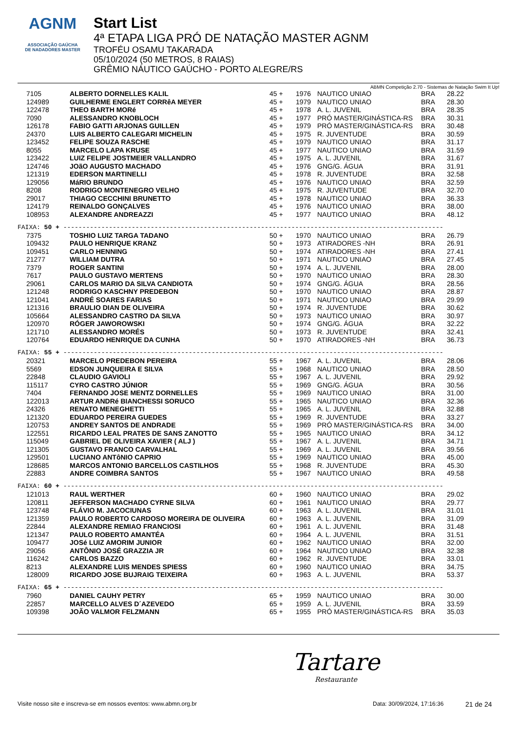AGNM
ASSOCIAÇÃO GAÚCHA
DE NADADORES MASTER
Start List
4ª ETAPA LIGA PRÓ DE NATAÇÃO MASTER AGNM
TROFÉU OSAMU TAKARADA
05/10/2024 (50 METROS, 8 RAIAS)
GRÊMIO NÁUTICO GAÚCHO - PORTO ALEGRE/RS
ABMN Competição 2.70 - Sistemas de Natação Swim It Up!
| 7105 | ALBERTO DORNELLES KALIL | 45 + | 1976 | NAUTICO UNIAO | BRA | 28.22 |
| 124989 | GUILHERME ENGLERT CORRêA MEYER | 45 + | 1979 | NAUTICO UNIAO | BRA | 28.30 |
| 122478 | THEO BARTH MORé | 45 + | 1978 | A. L. JUVENIL | BRA | 28.35 |
| 7090 | ALESSANDRO KNOBLOCH | 45 + | 1977 | PRÓ MASTER/GINÁSTICA-RS | BRA | 30.31 |
| 126178 | FABIO GATTI ARJONAS GUILLEN | 45 + | 1979 | PRÓ MASTER/GINÁSTICA-RS | BRA | 30.48 |
| 24370 | LUIS ALBERTO CALEGARI MICHELIN | 45 + | 1975 | R. JUVENTUDE | BRA | 30.59 |
| 123452 | FELIPE SOUZA RASCHE | 45 + | 1979 | NAUTICO UNIAO | BRA | 31.17 |
| 8055 | MARCELO LAPA KRUSE | 45 + | 1977 | NAUTICO UNIAO | BRA | 31.59 |
| 123422 | LUIZ FELIPE JOSTMEIER VALLANDRO | 45 + | 1975 | A. L. JUVENIL | BRA | 31.67 |
| 124746 | JOãO AUGUSTO MACHADO | 45 + | 1976 | GNG/G. ÁGUA | BRA | 31.91 |
| 121319 | EDERSON MARTINELLI | 45 + | 1978 | R. JUVENTUDE | BRA | 32.58 |
| 129056 | MáRIO BRUNDO | 45 + | 1976 | NAUTICO UNIAO | BRA | 32.59 |
| 8208 | RODRIGO MONTENEGRO VELHO | 45 + | 1975 | R. JUVENTUDE | BRA | 32.70 |
| 29017 | THIAGO CECCHINI BRUNETTO | 45 + | 1978 | NAUTICO UNIAO | BRA | 36.33 |
| 124179 | REINALDO GONÇALVES | 45 + | 1976 | NAUTICO UNIAO | BRA | 38.00 |
| 108953 | ALEXANDRE ANDREAZZI | 45 + | 1977 | NAUTICO UNIAO | BRA | 48.12 |
| FAIXA: 50 + ---------------------------------------------------------------------------------------------------- | | | | | | |
| 7375 | TOSHIO LUIZ TARGA TADANO | 50 + | 1970 | NAUTICO UNIAO | BRA | 26.79 |
| 109432 | PAULO HENRIQUE KRANZ | 50 + | 1973 | ATIRADORES -NH | BRA | 26.91 |
| 109451 | CARLO HENNING | 50 + | 1974 | ATIRADORES -NH | BRA | 27.41 |
| 21277 | WILLIAM DUTRA | 50 + | 1971 | NAUTICO UNIAO | BRA | 27.45 |
| 7379 | ROGER SANTINI | 50 + | 1974 | A. L. JUVENIL | BRA | 28.00 |
| 7617 | PAULO GUSTAVO MERTENS | 50 + | 1970 | NAUTICO UNIAO | BRA | 28.30 |
| 29061 | CARLOS MARIO DA SILVA CANDIOTA | 50 + | 1974 | GNG/G. ÁGUA | BRA | 28.56 |
| 121248 | RODRIGO KASCHNY PREDEBON | 50 + | 1970 | NAUTICO UNIAO | BRA | 28.87 |
| 121041 | ANDRÉ SOARES FARIAS | 50 + | 1971 | NAUTICO UNIAO | BRA | 29.99 |
| 121316 | BRAULIO DIAN DE OLIVEIRA | 50 + | 1974 | R. JUVENTUDE | BRA | 30.62 |
| 105664 | ALESSANDRO CASTRO DA SILVA | 50 + | 1973 | NAUTICO UNIAO | BRA | 30.97 |
| 120970 | RÓGER JAWOROWSKI | 50 + | 1974 | GNG/G. ÁGUA | BRA | 32.22 |
| 121710 | ALESSANDRO MORÉS | 50 + | 1973 | R. JUVENTUDE | BRA | 32.41 |
| 120764 | EDUARDO HENRIQUE DA CUNHA | 50 + | 1970 | ATIRADORES -NH | BRA | 36.73 |
| FAIXA: 55 + ---------------------------------------------------------------------------------------------------- | | | | | | |
| 20321 | MARCELO PREDEBON PEREIRA | 55 + | 1967 | A. L. JUVENIL | BRA | 28.06 |
| 5569 | EDSON JUNQUEIRA E SILVA | 55 + | 1968 | NAUTICO UNIAO | BRA | 28.50 |
| 22848 | CLAUDIO GAVIOLI | 55 + | 1967 | A. L. JUVENIL | BRA | 29.92 |
| 115117 | CYRO CASTRO JÚNIOR | 55 + | 1969 | GNG/G. ÁGUA | BRA | 30.56 |
| 7404 | FERNANDO JOSE MENTZ DORNELLES | 55 + | 1969 | NAUTICO UNIAO | BRA | 31.00 |
| 122013 | ARTUR ANDRé BIANCHESSI SORUCO | 55 + | 1965 | NAUTICO UNIAO | BRA | 32.36 |
| 24326 | RENATO MENEGHETTI | 55 + | 1965 | A. L. JUVENIL | BRA | 32.88 |
| 121320 | EDUARDO PEREIRA GUEDES | 55 + | 1969 | R. JUVENTUDE | BRA | 33.27 |
| 120753 | ANDREY SANTOS DE ANDRADE | 55 + | 1969 | PRÓ MASTER/GINÁSTICA-RS | BRA | 34.00 |
| 122551 | RICARDO LEAL PRATES DE SANS ZANOTTO | 55 + | 1965 | NAUTICO UNIAO | BRA | 34.12 |
| 115049 | GABRIEL DE OLIVEIRA XAVIER ( ALJ ) | 55 + | 1967 | A. L. JUVENIL | BRA | 34.71 |
| 121305 | GUSTAVO FRANCO CARVALHAL | 55 + | 1969 | A. L. JUVENIL | BRA | 39.56 |
| 129501 | LUCIANO ANTôNIO CAPRIO | 55 + | 1969 | NAUTICO UNIAO | BRA | 45.00 |
| 128685 | MARCOS ANTONIO BARCELLOS CASTILHOS | 55 + | 1968 | R. JUVENTUDE | BRA | 45.30 |
| 22883 | ANDRE COIMBRA SANTOS | 55 + | 1967 | NAUTICO UNIAO | BRA | 49.58 |
| FAIXA: 60 + ---------------------------------------------------------------------------------------------------- | | | | | | |
| 121013 | RAUL WERTHER | 60 + | 1960 | NAUTICO UNIAO | BRA | 29.02 |
| 120811 | JEFFERSON MACHADO CYRNE SILVA | 60 + | 1961 | NAUTICO UNIAO | BRA | 29.77 |
| 123748 | FLÁVIO M. JACOCIUNAS | 60 + | 1963 | A. L. JUVENIL | BRA | 31.01 |
| 121359 | PAULO ROBERTO CARDOSO MOREIRA DE OLIVEIRA | 60 + | 1963 | A. L. JUVENIL | BRA | 31.09 |
| 22844 | ALEXANDRE REMIAO FRANCIOSI | 60 + | 1961 | A. L. JUVENIL | BRA | 31.48 |
| 121347 | PAULO ROBERTO AMANTÉA | 60 + | 1964 | A. L. JUVENIL | BRA | 31.51 |
| 109477 | JOSé LUIZ AMORIM JUNIOR | 60 + | 1962 | NAUTICO UNIAO | BRA | 32.00 |
| 29056 | ANTÔNIO JOSÉ GRAZZIA JR | 60 + | 1964 | NAUTICO UNIAO | BRA | 32.38 |
| 116242 | CARLOS BAZZO | 60 + | 1962 | R. JUVENTUDE | BRA | 33.01 |
| 8213 | ALEXANDRE LUIS MENDES SPIESS | 60 + | 1960 | NAUTICO UNIAO | BRA | 34.75 |
| 128009 | RICARDO JOSE BUJRAIG TEIXEIRA | 60 + | 1963 | A. L. JUVENIL | BRA | 53.37 |
| FAIXA: 65 + ---------------------------------------------------------------------------------------------------- | | | | | | |
| 7960 | DANIEL CAUHY PETRY | 65 + | 1959 | NAUTICO UNIAO | BRA | 30.00 |
| 22857 | MARCELLO ALVES D´AZEVEDO | 65 + | 1959 | A. L. JUVENIL | BRA | 33.59 |
| 109398 | JOÃO VALMOR FELZMANN | 65 + | 1955 | PRÓ MASTER/GINÁSTICA-RS | BRA | 35.03 |
Tartare
Restaurante
Visite nosso site e inscreva-se em nossos eventos: www.abmn.org.br Data: 30/09/2024, 17:16:36 21 de 24